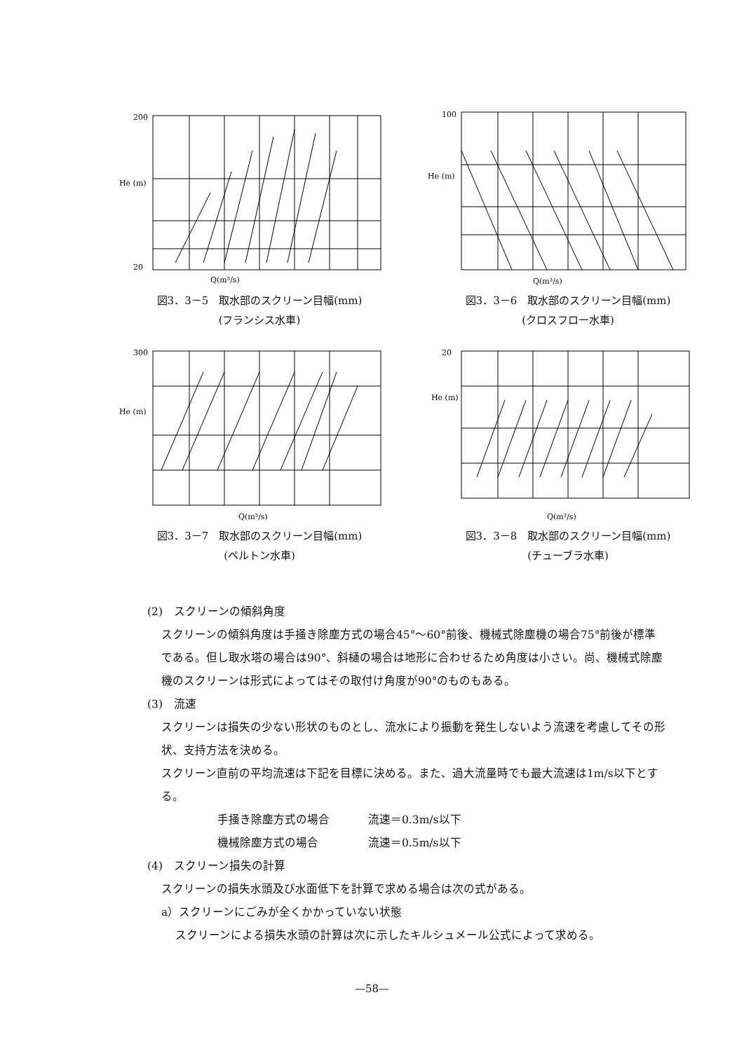200
He (m)
20
Q(m³/s)
図3．3－5　取水部のスクリーン目幅(mm)
(フランシス水車)
100
He (m)
Q(m³/s)
図3．3－6　取水部のスクリーン目幅(mm)
(クロスフロー水車)
300
He (m)
Q(m³/s)
図3．3－7　取水部のスクリーン目幅(mm)
(ペルトン水車)
20
He (m)
Q(m³/s)
図3．3－8　取水部のスクリーン目幅(mm)
(チューブラ水車)
(2)　スクリーンの傾斜角度
スクリーンの傾斜角度は手掻き除塵方式の場合45°～60°前後、機械式除塵機の場合75°前後が標準である。但し取水塔の場合は90°、斜樋の場合は地形に合わせるため角度は小さい。尚、機械式除塵機のスクリーンは形式によってはその取付け角度が90°のものもある。
(3)　流速
スクリーンは損失の少ない形状のものとし、流水により振動を発生しないよう流速を考慮してその形状、支持方法を決める。
スクリーン直前の平均流速は下記を目標に決める。また、過大流量時でも最大流速は1m/s以下とする。
手掻き除塵方式の場合 流速＝0.3m/s以下
機械除塵方式の場合 流速＝0.5m/s以下
(4)　スクリーン損失の計算
スクリーンの損失水頭及び水面低下を計算で求める場合は次の式がある。
a）スクリーンにごみが全くかかっていない状態
スクリーンによる損失水頭の計算は次に示したキルシュメール公式によって求める。
—58—